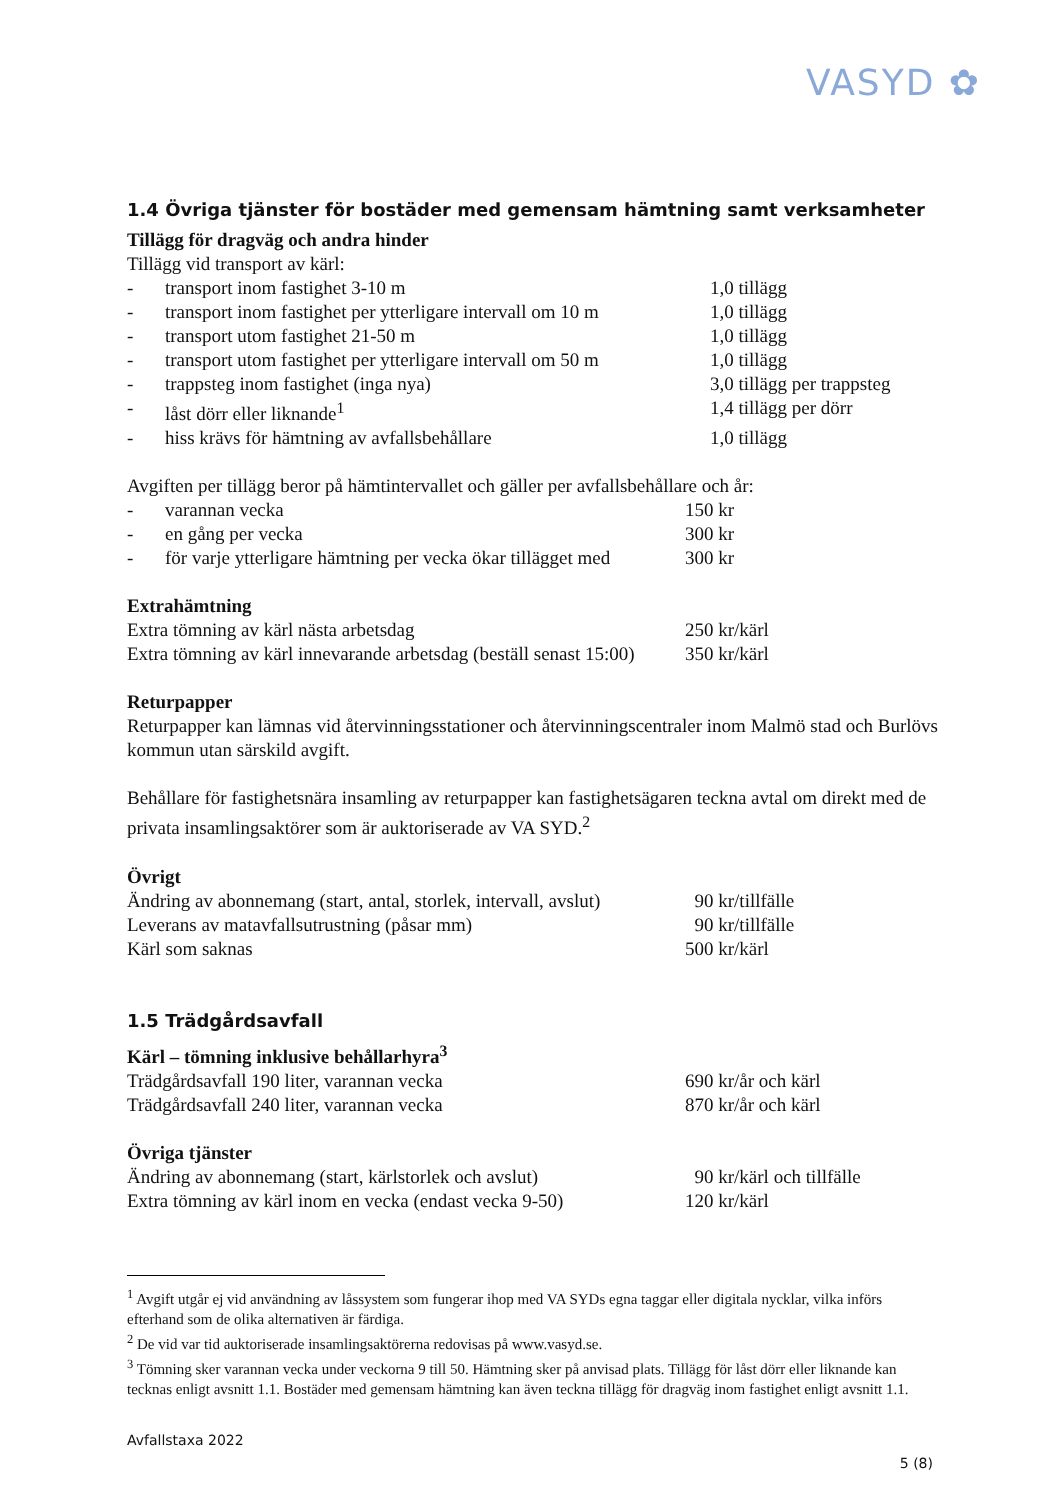VASYD ✿
1.4 Övriga tjänster för bostäder med gemensam hämtning samt verksamheter
Tillägg för dragväg och andra hinder
Tillägg vid transport av kärl:
| - | transport inom fastighet 3-10 m | 1,0 tillägg |
| - | transport inom fastighet per ytterligare intervall om 10 m | 1,0 tillägg |
| - | transport utom fastighet 21-50 m | 1,0 tillägg |
| - | transport utom fastighet per ytterligare intervall om 50 m | 1,0 tillägg |
| - | trappsteg inom fastighet (inga nya) | 3,0 tillägg per trappsteg |
| - | låst dörr eller liknande<sup>1</sup> | 1,4 tillägg per dörr |
| - | hiss krävs för hämtning av avfallsbehållare | 1,0 tillägg |
Avgiften per tillägg beror på hämtintervallet och gäller per avfallsbehållare och år:
| - | varannan vecka | 150 kr |
| - | en gång per vecka | 300 kr |
| - | för varje ytterligare hämtning per vecka ökar tillägget med | 300 kr |
Extrahämtning
| Extra tömning av kärl nästa arbetsdag | 250 kr/kärl |
| Extra tömning av kärl innevarande arbetsdag (beställ senast 15:00) | 350 kr/kärl |
Returpapper
Returpapper kan lämnas vid återvinningsstationer och återvinningscentraler inom Malmö stad och Burlövs kommun utan särskild avgift.
Behållare för fastighetsnära insamling av returpapper kan fastighetsägaren teckna avtal om direkt med de privata insamlingsaktörer som är auktoriserade av VA SYD.<sup>2</sup>
Övrigt
| Ändring av abonnemang (start, antal, storlek, intervall, avslut) | 90 kr/tillfälle |
| Leverans av matavfallsutrustning (påsar mm) | 90 kr/tillfälle |
| Kärl som saknas | 500 kr/kärl |
1.5 Trädgårdsavfall
Kärl – tömning inklusive behållarhyra<sup>3</sup>
| Trädgårdsavfall 190 liter, varannan vecka | 690 kr/år och kärl |
| Trädgårdsavfall 240 liter, varannan vecka | 870 kr/år och kärl |
Övriga tjänster
| Ändring av abonnemang (start, kärlstorlek och avslut) | 90 kr/kärl och tillfälle |
| Extra tömning av kärl inom en vecka (endast vecka 9-50) | 120 kr/kärl |
<sup>1</sup> Avgift utgår ej vid användning av låssystem som fungerar ihop med VA SYDs egna taggar eller digitala nycklar, vilka införs efterhand som de olika alternativen är färdiga.
<sup>2</sup> De vid var tid auktoriserade insamlingsaktörerna redovisas på www.vasyd.se.
<sup>3</sup> Tömning sker varannan vecka under veckorna 9 till 50. Hämtning sker på anvisad plats. Tillägg för låst dörr eller liknande kan tecknas enligt avsnitt 1.1. Bostäder med gemensam hämtning kan även teckna tillägg för dragväg inom fastighet enligt avsnitt 1.1.
Avfallstaxa 2022
5 (8)